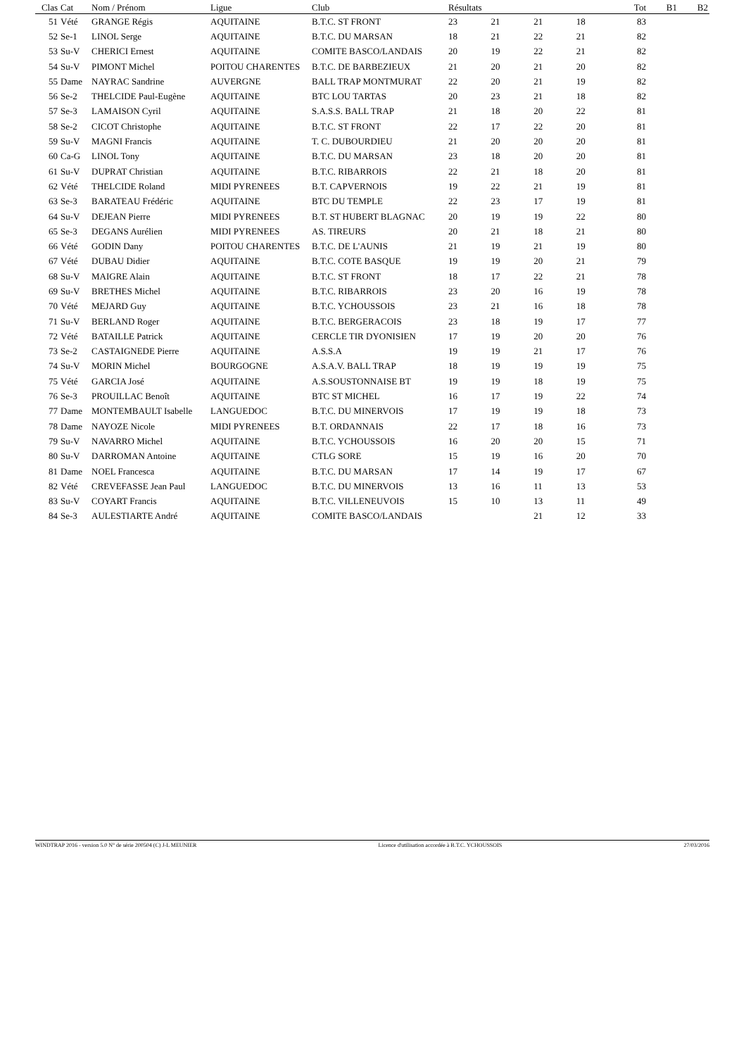| Clas | Cat | Nom / Prénom | Ligue | Club | Résultats | | | | | Tot | B1 | B2 |
| --- | --- | --- | --- | --- | --- | --- | --- | --- | --- | --- | --- | --- |
| 51 | Vété | GRANGE Régis | AQUITAINE | B.T.C. ST FRONT | 23 | 21 | 21 | 18 | | 83 | | |
| 52 | Se-1 | LINOL Serge | AQUITAINE | B.T.C. DU MARSAN | 18 | 21 | 22 | 21 | | 82 | | |
| 53 | Su-V | CHERICI Ernest | AQUITAINE | COMITE BASCO/LANDAIS | 20 | 19 | 22 | 21 | | 82 | | |
| 54 | Su-V | PIMONT Michel | POITOU CHARENTES | B.T.C. DE BARBEZIEUX | 21 | 20 | 21 | 20 | | 82 | | |
| 55 | Dame | NAYRAC Sandrine | AUVERGNE | BALL TRAP MONTMURAT | 22 | 20 | 21 | 19 | | 82 | | |
| 56 | Se-2 | THELCIDE Paul-Eugène | AQUITAINE | BTC LOU TARTAS | 20 | 23 | 21 | 18 | | 82 | | |
| 57 | Se-3 | LAMAISON Cyril | AQUITAINE | S.A.S.S. BALL TRAP | 21 | 18 | 20 | 22 | | 81 | | |
| 58 | Se-2 | CICOT Christophe | AQUITAINE | B.T.C. ST FRONT | 22 | 17 | 22 | 20 | | 81 | | |
| 59 | Su-V | MAGNI Francis | AQUITAINE | T. C. DUBOURDIEU | 21 | 20 | 20 | 20 | | 81 | | |
| 60 | Ca-G | LINOL Tony | AQUITAINE | B.T.C. DU MARSAN | 23 | 18 | 20 | 20 | | 81 | | |
| 61 | Su-V | DUPRAT Christian | AQUITAINE | B.T.C. RIBARROIS | 22 | 21 | 18 | 20 | | 81 | | |
| 62 | Vété | THELCIDE Roland | MIDI PYRENEES | B.T. CAPVERNOIS | 19 | 22 | 21 | 19 | | 81 | | |
| 63 | Se-3 | BARATEAU Frédéric | AQUITAINE | BTC DU TEMPLE | 22 | 23 | 17 | 19 | | 81 | | |
| 64 | Su-V | DEJEAN Pierre | MIDI PYRENEES | B.T. ST HUBERT BLAGNAC | 20 | 19 | 19 | 22 | | 80 | | |
| 65 | Se-3 | DEGANS Aurélien | MIDI PYRENEES | AS. TIREURS | 20 | 21 | 18 | 21 | | 80 | | |
| 66 | Vété | GODIN Dany | POITOU CHARENTES | B.T.C. DE L'AUNIS | 21 | 19 | 21 | 19 | | 80 | | |
| 67 | Vété | DUBAU Didier | AQUITAINE | B.T.C. COTE BASQUE | 19 | 19 | 20 | 21 | | 79 | | |
| 68 | Su-V | MAIGRE Alain | AQUITAINE | B.T.C. ST FRONT | 18 | 17 | 22 | 21 | | 78 | | |
| 69 | Su-V | BRETHES Michel | AQUITAINE | B.T.C. RIBARROIS | 23 | 20 | 16 | 19 | | 78 | | |
| 70 | Vété | MEJARD Guy | AQUITAINE | B.T.C. YCHOUSSOIS | 23 | 21 | 16 | 18 | | 78 | | |
| 71 | Su-V | BERLAND Roger | AQUITAINE | B.T.C. BERGERACOIS | 23 | 18 | 19 | 17 | | 77 | | |
| 72 | Vété | BATAILLE Patrick | AQUITAINE | CERCLE TIR DYONISIEN | 17 | 19 | 20 | 20 | | 76 | | |
| 73 | Se-2 | CASTAIGNEDE Pierre | AQUITAINE | A.S.S.A | 19 | 19 | 21 | 17 | | 76 | | |
| 74 | Su-V | MORIN Michel | BOURGOGNE | A.S.A.V. BALL TRAP | 18 | 19 | 19 | 19 | | 75 | | |
| 75 | Vété | GARCIA José | AQUITAINE | A.S.SOUSTONNAISE BT | 19 | 19 | 18 | 19 | | 75 | | |
| 76 | Se-3 | PROUILLAC Benoît | AQUITAINE | BTC ST MICHEL | 16 | 17 | 19 | 22 | | 74 | | |
| 77 | Dame | MONTEMBAULT Isabelle | LANGUEDOC | B.T.C. DU MINERVOIS | 17 | 19 | 19 | 18 | | 73 | | |
| 78 | Dame | NAYOZE Nicole | MIDI PYRENEES | B.T. ORDANNAIS | 22 | 17 | 18 | 16 | | 73 | | |
| 79 | Su-V | NAVARRO Michel | AQUITAINE | B.T.C. YCHOUSSOIS | 16 | 20 | 20 | 15 | | 71 | | |
| 80 | Su-V | DARROMAN Antoine | AQUITAINE | CTLG SORE | 15 | 19 | 16 | 20 | | 70 | | |
| 81 | Dame | NOEL Francesca | AQUITAINE | B.T.C. DU MARSAN | 17 | 14 | 19 | 17 | | 67 | | |
| 82 | Vété | CREVEFASSE Jean Paul | LANGUEDOC | B.T.C. DU MINERVOIS | 13 | 16 | 11 | 13 | | 53 | | |
| 83 | Su-V | COYART Francis | AQUITAINE | B.T.C. VILLENEUVOIS | 15 | 10 | 13 | 11 | | 49 | | |
| 84 | Se-3 | AULESTIARTE André | AQUITAINE | COMITE BASCO/LANDAIS | | | 21 | 12 | | 33 | | |
WINDTRAP 2016 - version 5.0 N° de série 200504 (C) J-L MEUNIER Licence d'utilisation accordée à B.T.C. YCHOUSSOIS 27/03/2016